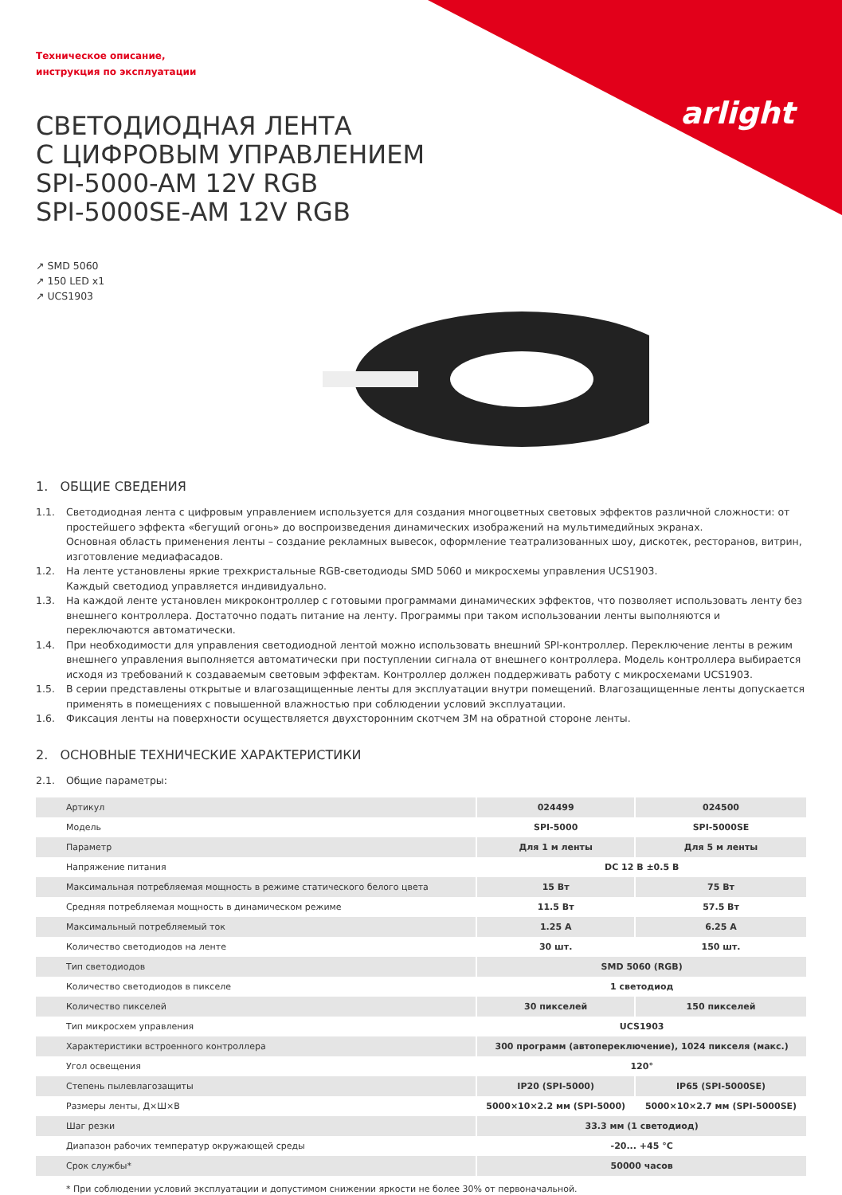arlight
Техническое описание,
инструкция по эксплуатации
СВЕТОДИОДНАЯ ЛЕНТА
С ЦИФРОВЫМ УПРАВЛЕНИЕМ
SPI-5000-AM 12V RGB
SPI-5000SE-AM 12V RGB
↗ SMD 5060
↗ 150 LED x1
↗ UCS1903
1. ОБЩИЕ СВЕДЕНИЯ
1.1. Светодиодная лента с цифровым управлением используется для создания многоцветных световых эффектов различной сложности: от простейшего эффекта «бегущий огонь» до воспроизведения динамических изображений на мультимедийных экранах.
Основная область применения ленты – создание рекламных вывесок, оформление театрализованных шоу, дискотек, ресторанов, витрин, изготовление медиафасадов.
1.2. На ленте установлены яркие трехкристальные RGB-светодиоды SMD 5060 и микросхемы управления UCS1903.
Каждый светодиод управляется индивидуально.
1.3. На каждой ленте установлен микроконтроллер с готовыми программами динамических эффектов, что позволяет использовать ленту без внешнего контроллера. Достаточно подать питание на ленту. Программы при таком использовании ленты выполняются и переключаются автоматически.
1.4. При необходимости для управления светодиодной лентой можно использовать внешний SPI-контроллер. Переключение ленты в режим внешнего управления выполняется автоматически при поступлении сигнала от внешнего контроллера. Модель контроллера выбирается исходя из требований к создаваемым световым эффектам. Контроллер должен поддерживать работу с микросхемами UCS1903.
1.5. В серии представлены открытые и влагозащищенные ленты для эксплуатации внутри помещений. Влагозащищенные ленты допускается применять в помещениях с повышенной влажностью при соблюдении условий эксплуатации.
1.6. Фиксация ленты на поверхности осуществляется двухсторонним скотчем 3M на обратной стороне ленты.
2. ОСНОВНЫЕ ТЕХНИЧЕСКИЕ ХАРАКТЕРИСТИКИ
2.1. Общие параметры:
| Артикул | 024499 | 024500 |
| Модель | SPI-5000 | SPI-5000SE |
| Параметр | Для 1 м ленты | Для 5 м ленты |
| Напряжение питания | DC 12 В ±0.5 В | |
| Максимальная потребляемая мощность в режиме статического белого цвета | 15 Вт | 75 Вт |
| Средняя потребляемая мощность в динамическом режиме | 11.5 Вт | 57.5 Вт |
| Максимальный потребляемый ток | 1.25 А | 6.25 А |
| Количество светодиодов на ленте | 30 шт. | 150 шт. |
| Тип светодиодов | SMD 5060 (RGB) | |
| Количество светодиодов в пикселе | 1 светодиод | |
| Количество пикселей | 30 пикселей | 150 пикселей |
| Тип микросхем управления | UCS1903 | |
| Характеристики встроенного контроллера | 300 программ (автопереключение), 1024 пикселя (макс.) | |
| Угол освещения | 120° | |
| Степень пылевлагозащиты | IP20 (SPI-5000) | IP65 (SPI-5000SE) |
| Размеры ленты, Д×Ш×В | 5000×10×2.2 мм (SPI-5000) | 5000×10×2.7 мм (SPI-5000SE) |
| Шаг резки | 33.3 мм (1 светодиод) | |
| Диапазон рабочих температур окружающей среды | -20... +45 °C | |
| Срок службы* | 50000 часов | |
* При соблюдении условий эксплуатации и допустимом снижении яркости не более 30% от первоначальной.